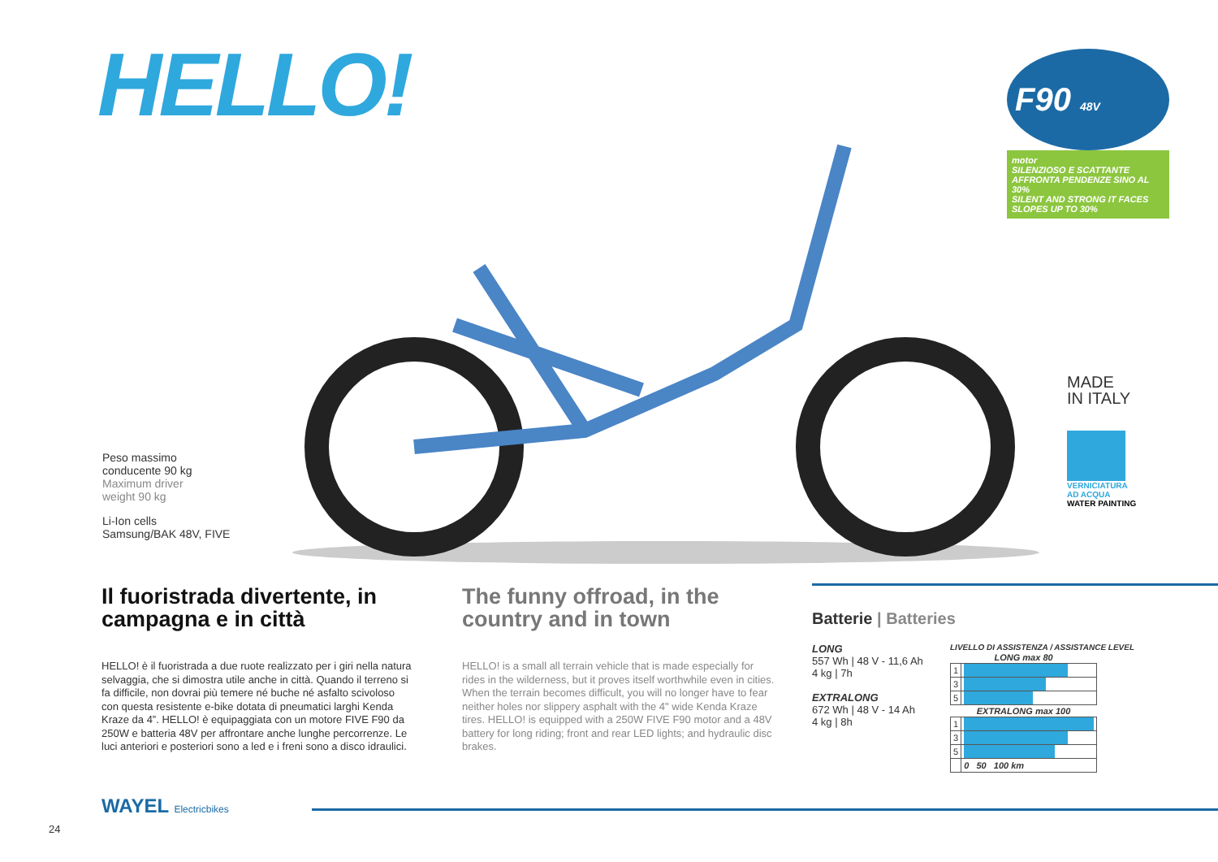HELLO!
F90 48V
motor
SILENZIOSO E SCATTANTE AFFRONTA PENDENZE SINO AL 30%
SILENT AND STRONG IT FACES SLOPES UP TO 30%
MADE
IN ITALY
VERNICIATURA
AD ACQUA
WATER PAINTING
Peso massimo
conducente 90 kg
Maximum driver
weight 90 kg
Li-Ion cells
Samsung/BAK 48V, FIVE
Il fuoristrada divertente, in campagna e in città
HELLO! è il fuoristrada a due ruote realizzato per i giri nella natura selvaggia, che si dimostra utile anche in città. Quando il terreno si fa difficile, non dovrai più temere né buche né asfalto scivoloso con questa resistente e-bike dotata di pneumatici larghi Kenda Kraze da 4”. HELLO! è equipaggiata con un motore FIVE F90 da 250W e batteria 48V per affrontare anche lunghe percorrenze. Le luci anteriori e posteriori sono a led e i freni sono a disco idraulici.
The funny offroad, in the country and in town
HELLO! is a small all terrain vehicle that is made especially for rides in the wilderness, but it proves itself worthwhile even in cities. When the terrain becomes difficult, you will no longer have to fear neither holes nor slippery asphalt with the 4" wide Kenda Kraze tires. HELLO! is equipped with a 250W FIVE F90 motor and a 48V battery for long riding; front and rear LED lights; and hydraulic disc brakes.
Batterie | Batteries
LONG
557 Wh | 48 V - 11,6 Ah
4 kg | 7h
EXTRALONG
672 Wh | 48 V - 14 Ah
4 kg | 8h
LIVELLO DI ASSISTENZA / ASSISTANCE LEVEL
| LONG max 80 | |
| --- | --- |
| 1 | |
| 3 | |
| 5 | |
| EXTRALONG max 100 | |
| 1 | |
| 3 | |
| 5 | |
| | 0 50 100 km |
WAYEL Electricbikes
24